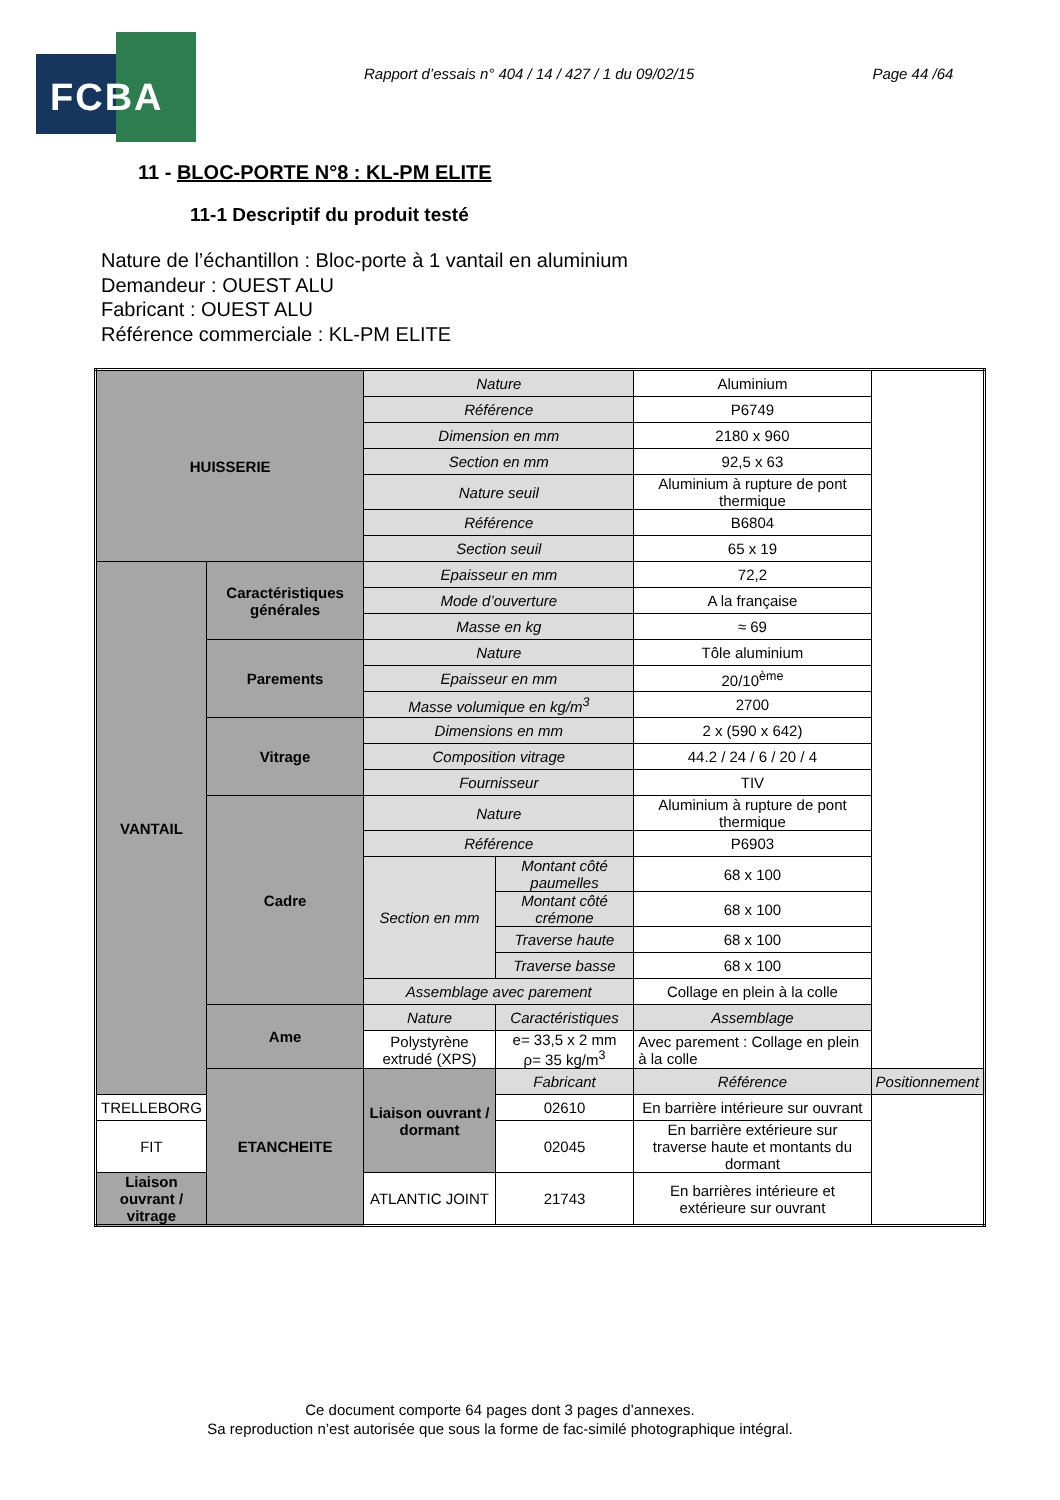FCBA
Rapport d’essais n° 404 / 14 / 427 / 1 du 09/02/15
Page 44 /64
11 - BLOC-PORTE N°8 : KL-PM ELITE
11-1 Descriptif du produit testé
Nature de l’échantillon : Bloc-porte à 1 vantail en aluminium
Demandeur : OUEST ALU
Fabricant : OUEST ALU
Référence commerciale : KL-PM ELITE
| HUISSERIE | | Nature | | Aluminium | |
| | | Référence | | P6749 | |
| | | Dimension en mm | | 2180 x 960 | |
| | | Section en mm | | 92,5 x 63 | |
| | | Nature seuil | | Aluminium à rupture de pont thermique | |
| | | Référence | | B6804 | |
| | | Section seuil | | 65 x 19 | |
| VANTAIL | Caractéristiques générales | Epaisseur en mm | | 72,2 | |
| | | Mode d’ouverture | | A la française | |
| | | Masse en kg | | ≈ 69 | |
| | Parements | Nature | | Tôle aluminium | |
| | | Epaisseur en mm | | 20/10<sup>ème</sup> | |
| | | Masse volumique en kg/m<sup>3</sup> | | 2700 | |
| | Vitrage | Dimensions en mm | | 2 x (590 x 642) | |
| | | Composition vitrage | | 44.2 / 24 / 6 / 20 / 4 | |
| | | Fournisseur | | TIV | |
| | Cadre | Nature | | Aluminium à rupture de pont thermique | |
| | | Référence | | P6903 | |
| | | Section en mm | Montant côté paumelles | 68 x 100 | |
| | | | Montant côté crémone | 68 x 100 | |
| | | | Traverse haute | 68 x 100 | |
| | | | Traverse basse | 68 x 100 | |
| | | Assemblage avec parement | | Collage en plein à la colle | |
| | Ame | Nature | Caractéristiques | Assemblage | |
| | | Polystyrène extrudé (XPS) | e= 33,5 x 2 mm ρ= 35 kg/m<sup>3</sup> | Avec parement : Collage en plein à la colle | |
| | ETANCHEITE | Liaison ouvrant / dormant | Fabricant | Référence | Positionnement |
| TRELLEBORG | | | 02610 | En barrière intérieure sur ouvrant | |
| FIT | | | 02045 | En barrière extérieure sur traverse haute et montants du dormant | |
| Liaison ouvrant / vitrage | | ATLANTIC JOINT | 21743 | En barrières intérieure et extérieure sur ouvrant | |
Ce document comporte 64 pages dont 3 pages d’annexes.
Sa reproduction n’est autorisée que sous la forme de fac-similé photographique intégral.